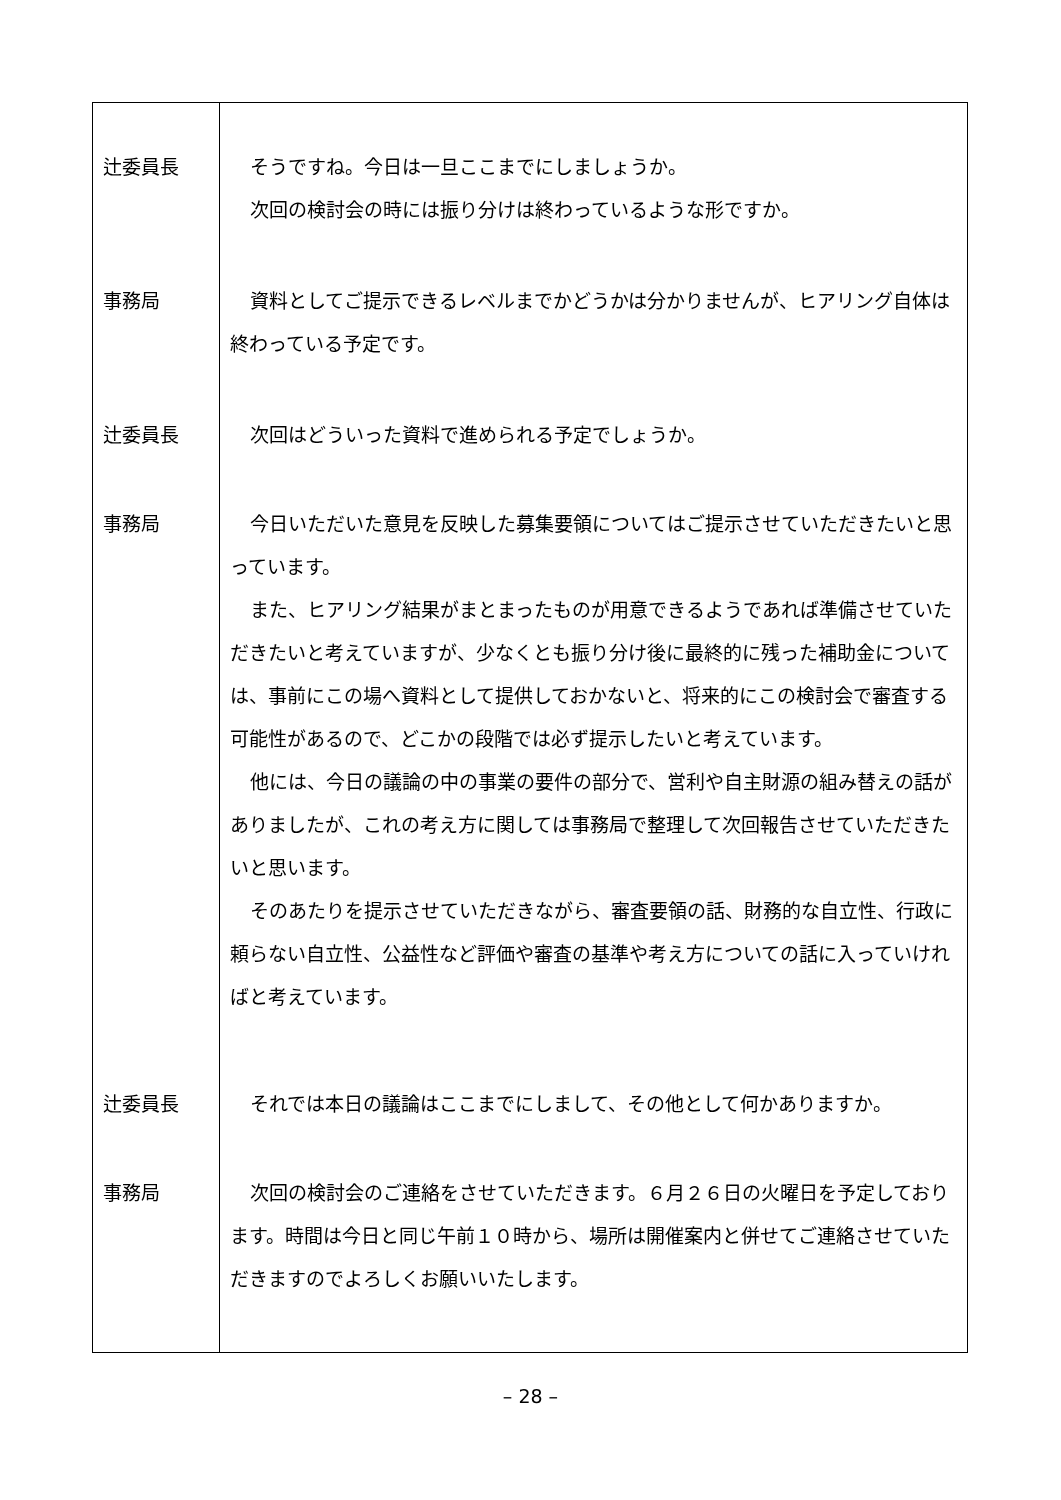| 辻委員長 | そうですね。今日は一旦ここまでにしましょうか。 次回の検討会の時には振り分けは終わっているような形ですか。 |
| 事務局 | 資料としてご提示できるレベルまでかどうかは分かりませんが、ヒアリング自体は終わっている予定です。 |
| 辻委員長 | 次回はどういった資料で進められる予定でしょうか。 |
| 事務局 | 今日いただいた意見を反映した募集要領についてはご提示させていただきたいと思っています。 また、ヒアリング結果がまとまったものが用意できるようであれば準備させていただきたいと考えていますが、少なくとも振り分け後に最終的に残った補助金については、事前にこの場へ資料として提供しておかないと、将来的にこの検討会で審査する可能性があるので、どこかの段階では必ず提示したいと考えています。 他には、今日の議論の中の事業の要件の部分で、営利や自主財源の組み替えの話がありましたが、これの考え方に関しては事務局で整理して次回報告させていただきたいと思います。 そのあたりを提示させていただきながら、審査要領の話、財務的な自立性、行政に頼らない自立性、公益性など評価や審査の基準や考え方についての話に入っていければと考えています。 |
| 辻委員長 | それでは本日の議論はここまでにしまして、その他として何かありますか。 |
| 事務局 | 次回の検討会のご連絡をさせていただきます。６月２６日の火曜日を予定しております。時間は今日と同じ午前１０時から、場所は開催案内と併せてご連絡させていただきますのでよろしくお願いいたします。 |
– 28 –